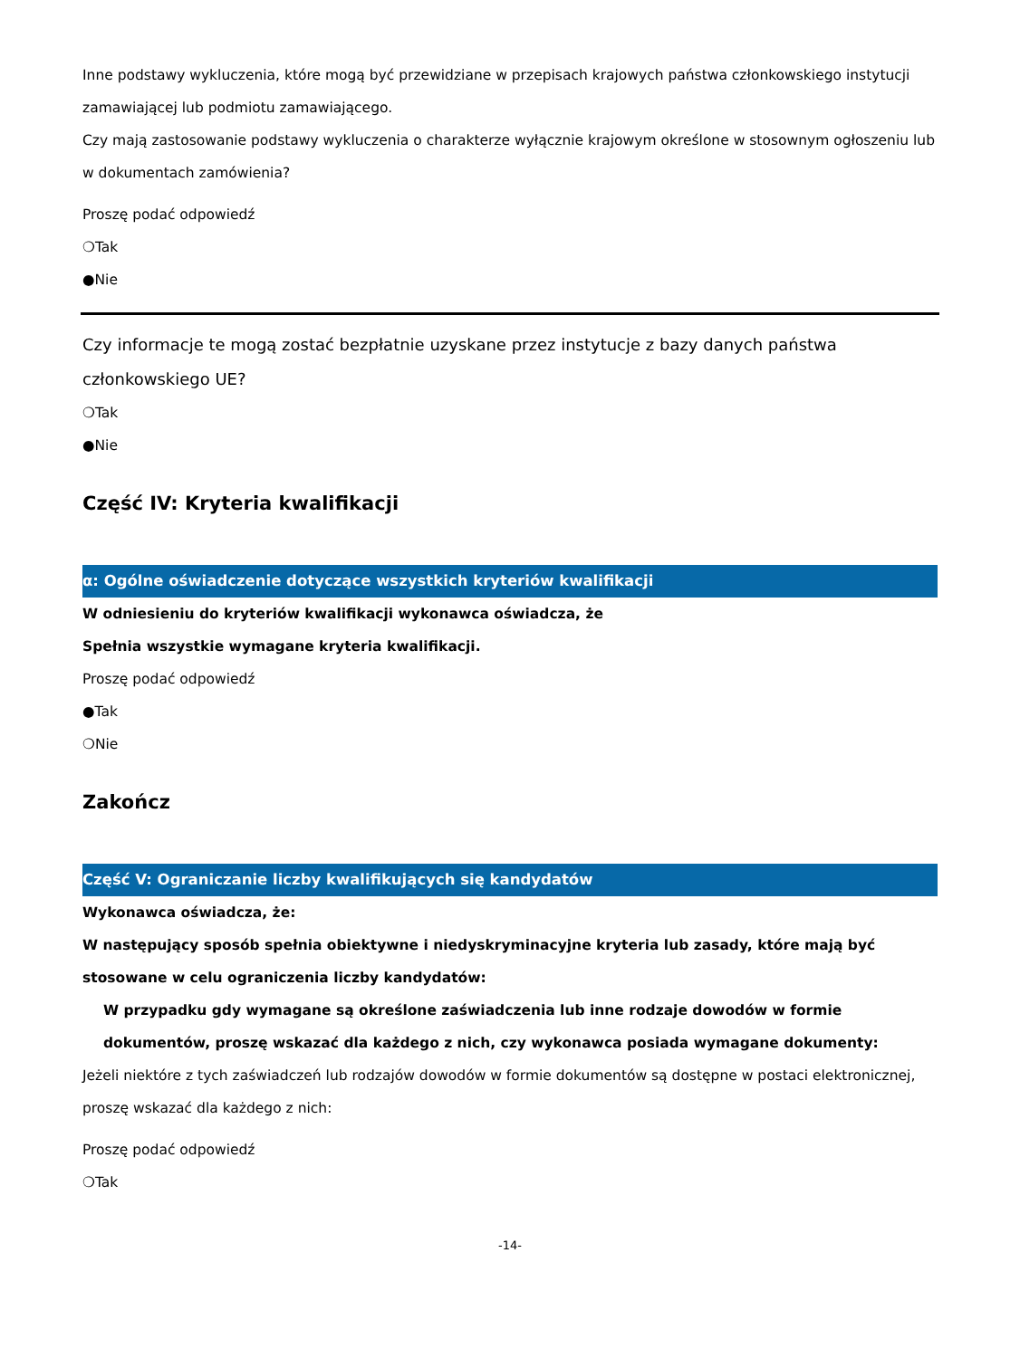Inne podstawy wykluczenia, które mogą być przewidziane w przepisach krajowych państwa członkowskiego instytucji zamawiającej lub podmiotu zamawiającego.
Czy mają zastosowanie podstawy wykluczenia o charakterze wyłącznie krajowym określone w stosownym ogłoszeniu lub w dokumentach zamówienia?
Proszę podać odpowiedź
❍Tak
●Nie
Czy informacje te mogą zostać bezpłatnie uzyskane przez instytucje z bazy danych państwa członkowskiego UE?
❍Tak
●Nie
Część IV: Kryteria kwalifikacji
α: Ogólne oświadczenie dotyczące wszystkich kryteriów kwalifikacji
W odniesieniu do kryteriów kwalifikacji wykonawca oświadcza, że
Spełnia wszystkie wymagane kryteria kwalifikacji.
Proszę podać odpowiedź
●Tak
❍Nie
Zakończ
Część V: Ograniczanie liczby kwalifikujących się kandydatów
Wykonawca oświadcza, że:
W następujący sposób spełnia obiektywne i niedyskryminacyjne kryteria lub zasady, które mają być stosowane w celu ograniczenia liczby kandydatów:
W przypadku gdy wymagane są określone zaświadczenia lub inne rodzaje dowodów w formie dokumentów, proszę wskazać dla każdego z nich, czy wykonawca posiada wymagane dokumenty:
Jeżeli niektóre z tych zaświadczeń lub rodzajów dowodów w formie dokumentów są dostępne w postaci elektronicznej, proszę wskazać dla każdego z nich:
Proszę podać odpowiedź
❍Tak
-14-